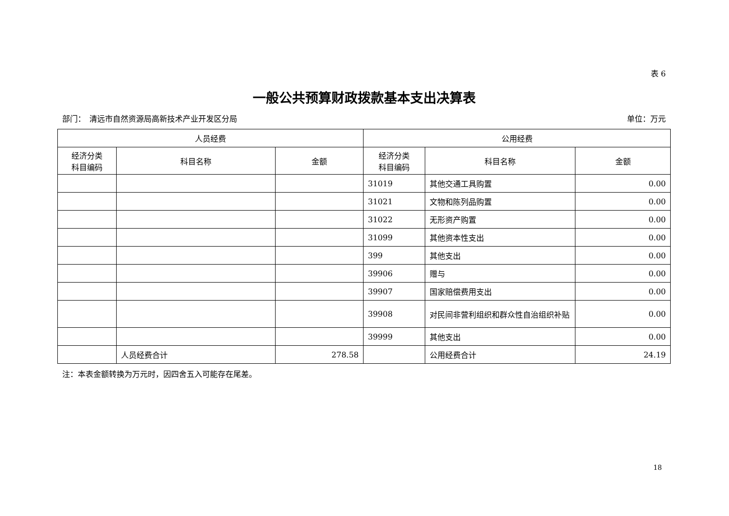表 6
一般公共预算财政拨款基本支出决算表
部门：　清远市自然资源局高新技术产业开发区分局 单位：万元
| 人员经费 | | | 公用经费 | | |
| --- | --- | --- | --- | --- | --- |
| 经济分类 科目编码 | 科目名称 | 金额 | 经济分类 科目编码 | 科目名称 | 金额 |
| | | | 31019 | 其他交通工具购置 | 0.00 |
| | | | 31021 | 文物和陈列品购置 | 0.00 |
| | | | 31022 | 无形资产购置 | 0.00 |
| | | | 31099 | 其他资本性支出 | 0.00 |
| | | | 399 | 其他支出 | 0.00 |
| | | | 39906 | 赠与 | 0.00 |
| | | | 39907 | 国家赔偿费用支出 | 0.00 |
| | | | 39908 | 对民间非营利组织和群众性自治组织补贴 | 0.00 |
| | | | 39999 | 其他支出 | 0.00 |
| | 人员经费合计 | 278.58 | | 公用经费合计 | 24.19 |
注：本表金额转换为万元时，因四舍五入可能存在尾差。
18